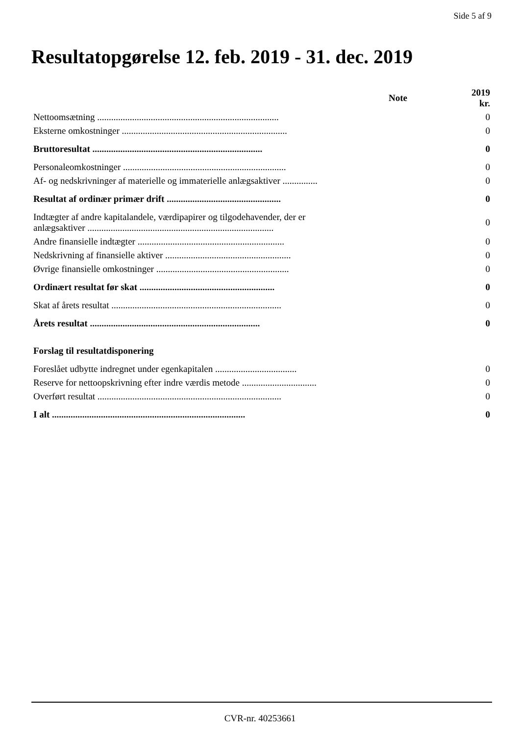Side 5 af 9
Resultatopgørelse 12. feb. 2019 - 31. dec. 2019
| | Note | 2019 kr. |
| --- | --- | --- |
| Nettoomsætning .............................................................................. | | 0 |
| Eksterne omkostninger ....................................................................... | | 0 |
| Bruttoresultat ......................................................................... | | 0 |
| Personaleomkostninger ...................................................................... | | 0 |
| Af- og nedskrivninger af materielle og immaterielle anlægsaktiver ............... | | 0 |
| Resultat af ordinær primær drift ................................................. | | 0 |
| Indtægter af andre kapitalandele, værdipapirer og tilgodehavender, der er anlægsaktiver ................................................................................ | | 0 |
| Andre finansielle indtægter ............................................................... | | 0 |
| Nedskrivning af finansielle aktiver ...................................................... | | 0 |
| Øvrige finansielle omkostninger ......................................................... | | 0 |
| Ordinært resultat før skat .......................................................... | | 0 |
| Skat af årets resultat ......................................................................... | | 0 |
| Årets resultat ......................................................................... | | 0 |
| Forslag til resultatdisponering | | |
| Foreslået udbytte indregnet under egenkapitalen ................................... | | 0 |
| Reserve for nettoopskrivning efter indre værdis metode ................................ | | 0 |
| Overført resultat ............................................................................... | | 0 |
| I alt ................................................................................... | | 0 |
CVR-nr. 40253661